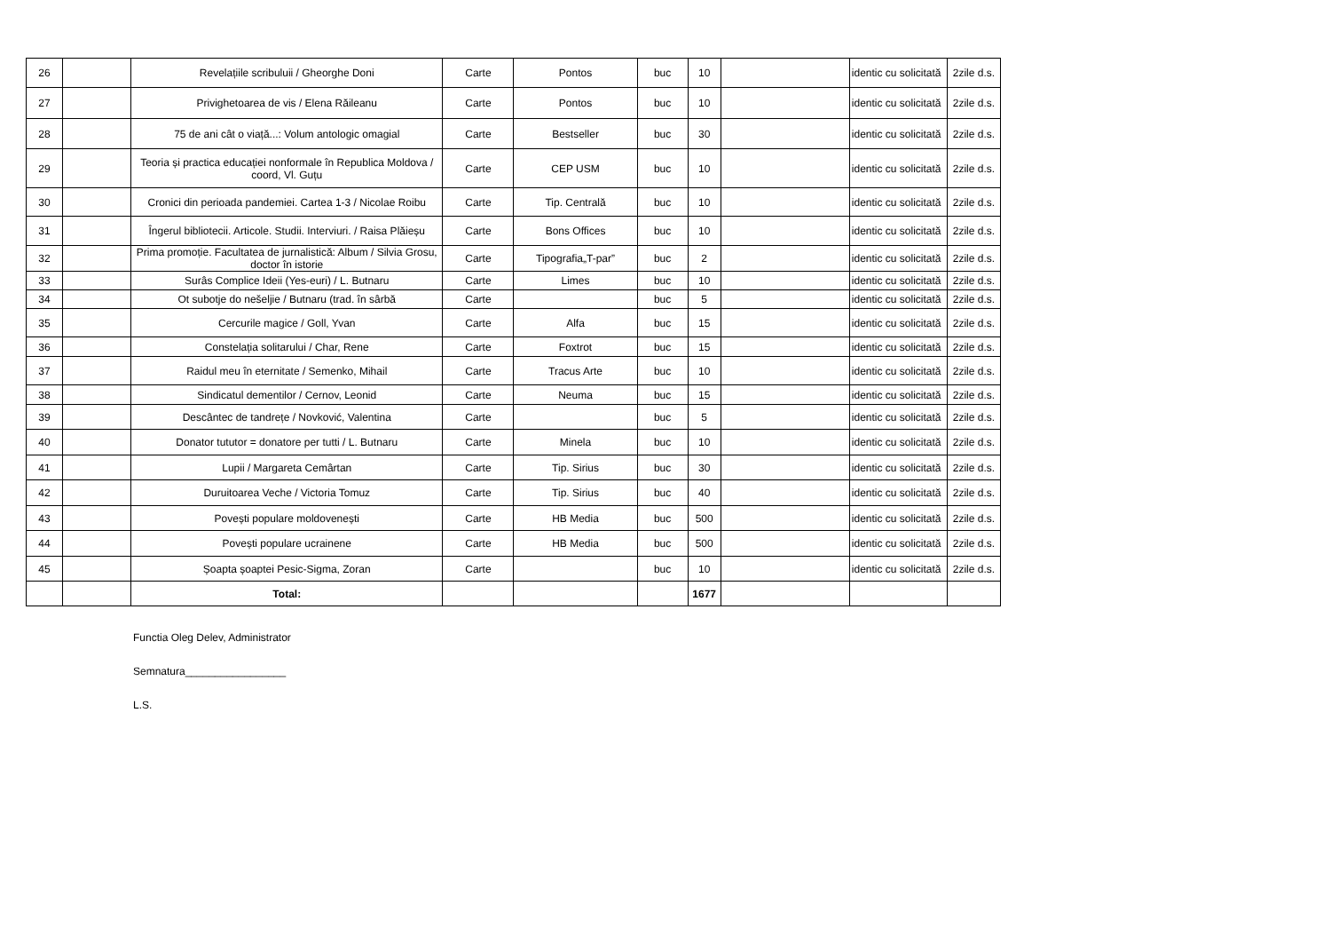| 26 | | Revelațiile scribuluii / Gheorghe Doni | Carte | Pontos | buc | 10 | | identic cu solicitată | 2zile d.s. |
| 27 | | Privighetoarea de vis / Elena Răileanu | Carte | Pontos | buc | 10 | | identic cu solicitată | 2zile d.s. |
| 28 | | 75 de ani cât o viață...: Volum antologic omagial | Carte | Bestseller | buc | 30 | | identic cu solicitată | 2zile d.s. |
| 29 | | Teoria și practica educației nonformale în Republica Moldova / coord, Vl. Guțu | Carte | CEP USM | buc | 10 | | identic cu solicitată | 2zile d.s. |
| 30 | | Cronici din perioada pandemiei. Cartea 1-3 / Nicolae Roibu | Carte | Tip. Centrală | buc | 10 | | identic cu solicitată | 2zile d.s. |
| 31 | | Îngerul bibliotecii. Articole. Studii. Interviuri. / Raisa Plăieșu | Carte | Bons Offices | buc | 10 | | identic cu solicitată | 2zile d.s. |
| 32 | | Prima promoție. Facultatea de jurnalistică: Album / Silvia Grosu, doctor în istorie | Carte | Tipografia„T-par” | buc | 2 | | identic cu solicitată | 2zile d.s. |
| 33 | | Surâs Complice Ideii (Yes-euri) / L. Butnaru | Carte | Limes | buc | 10 | | identic cu solicitată | 2zile d.s. |
| 34 | | Ot subotje do nešeljie / Butnaru (trad. în sârbă | Carte | | buc | 5 | | identic cu solicitată | 2zile d.s. |
| 35 | | Cercurile magice / Goll, Yvan | Carte | Alfa | buc | 15 | | identic cu solicitată | 2zile d.s. |
| 36 | | Constelația solitarului / Char, Rene | Carte | Foxtrot | buc | 15 | | identic cu solicitată | 2zile d.s. |
| 37 | | Raidul meu în eternitate / Semenko, Mihail | Carte | Tracus Arte | buc | 10 | | identic cu solicitată | 2zile d.s. |
| 38 | | Sindicatul dementilor / Cernov, Leonid | Carte | Neuma | buc | 15 | | identic cu solicitată | 2zile d.s. |
| 39 | | Descântec de tandrețe / Novković, Valentina | Carte | | buc | 5 | | identic cu solicitată | 2zile d.s. |
| 40 | | Donator tututor = donatore per tutti / L. Butnaru | Carte | Minela | buc | 10 | | identic cu solicitată | 2zile d.s. |
| 41 | | Lupii / Margareta Cemârtan | Carte | Tip. Sirius | buc | 30 | | identic cu solicitată | 2zile d.s. |
| 42 | | Duruitoarea Veche / Victoria Tomuz | Carte | Tip. Sirius | buc | 40 | | identic cu solicitată | 2zile d.s. |
| 43 | | Povești populare moldovenești | Carte | HB Media | buc | 500 | | identic cu solicitată | 2zile d.s. |
| 44 | | Povești populare ucrainene | Carte | HB Media | buc | 500 | | identic cu solicitată | 2zile d.s. |
| 45 | | Șoapta șoaptei Pesic-Sigma, Zoran | Carte | | buc | 10 | | identic cu solicitată | 2zile d.s. |
| | | Total: | | | | 1677 | | | |
Functia Oleg Delev, Administrator
Semnatura_________________
L.S.